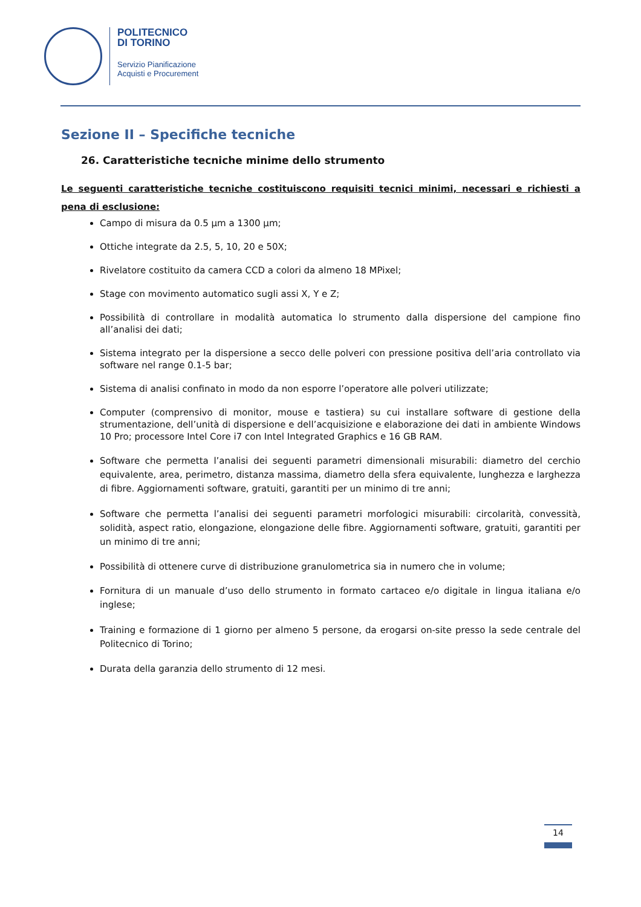POLITECNICO
DI TORINO
Servizio Pianificazione
Acquisti e Procurement
Sezione II – Specifiche tecniche
26. Caratteristiche tecniche minime dello strumento
Le seguenti caratteristiche tecniche costituiscono requisiti tecnici minimi, necessari e richiesti a pena di esclusione:
Campo di misura da 0.5 µm a 1300 µm;
Ottiche integrate da 2.5, 5, 10, 20 e 50X;
Rivelatore costituito da camera CCD a colori da almeno 18 MPixel;
Stage con movimento automatico sugli assi X, Y e Z;
Possibilità di controllare in modalità automatica lo strumento dalla dispersione del campione fino all’analisi dei dati;
Sistema integrato per la dispersione a secco delle polveri con pressione positiva dell’aria controllato via software nel range 0.1-5 bar;
Sistema di analisi confinato in modo da non esporre l’operatore alle polveri utilizzate;
Computer (comprensivo di monitor, mouse e tastiera) su cui installare software di gestione della strumentazione, dell’unità di dispersione e dell’acquisizione e elaborazione dei dati in ambiente Windows 10 Pro; processore Intel Core i7 con Intel Integrated Graphics e 16 GB RAM.
Software che permetta l’analisi dei seguenti parametri dimensionali misurabili: diametro del cerchio equivalente, area, perimetro, distanza massima, diametro della sfera equivalente, lunghezza e larghezza di fibre. Aggiornamenti software, gratuiti, garantiti per un minimo di tre anni;
Software che permetta l’analisi dei seguenti parametri morfologici misurabili: circolarità, convessità, solidità, aspect ratio, elongazione, elongazione delle fibre. Aggiornamenti software, gratuiti, garantiti per un minimo di tre anni;
Possibilità di ottenere curve di distribuzione granulometrica sia in numero che in volume;
Fornitura di un manuale d’uso dello strumento in formato cartaceo e/o digitale in lingua italiana e/o inglese;
Training e formazione di 1 giorno per almeno 5 persone, da erogarsi on-site presso la sede centrale del Politecnico di Torino;
Durata della garanzia dello strumento di 12 mesi.
14